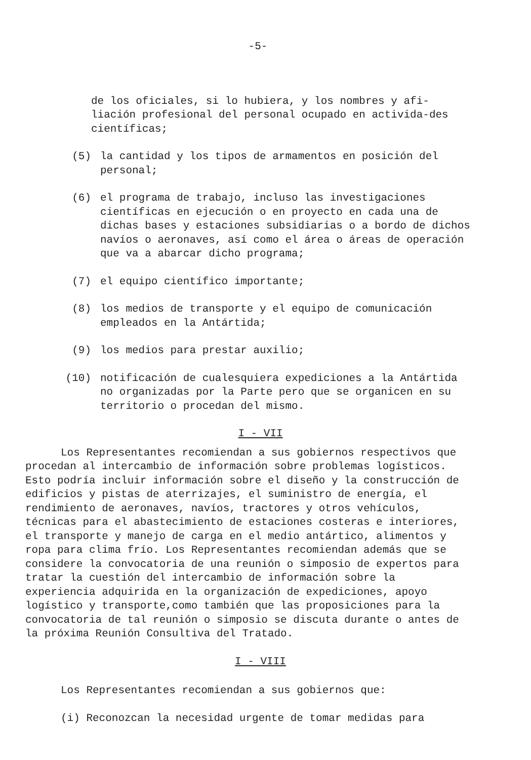-5-
de los oficiales, si lo hubiera, y los nombres y afi-liación profesional del personal ocupado en activida-des científicas;
(5) la cantidad y los tipos de armamentos en posición del personal;
(6) el programa de trabajo, incluso las investigaciones científicas en ejecución o en proyecto en cada una de dichas bases y estaciones subsidiarias o a bordo de dichos navíos o aeronaves, así como el área o áreas de operación que va a abarcar dicho programa;
(7) el equipo científico importante;
(8) los medios de transporte y el equipo de comunicación empleados en la Antártida;
(9) los medios para prestar auxilio;
(10) notificación de cualesquiera expediciones a la Antártida no organizadas por la Parte pero que se organicen en su territorio o procedan del mismo.
I - VII
Los Representantes recomiendan a sus gobiernos respectivos que procedan al intercambio de información sobre problemas logísticos. Esto podría incluir información sobre el diseño y la construcción de edificios y pistas de aterrizajes, el suministro de energía, el rendimiento de aeronaves, navíos, tractores y otros vehículos, técnicas para el abastecimiento de estaciones costeras e interiores, el transporte y manejo de carga en el medio antártico, alimentos y ropa para clima frío. Los Representantes recomiendan además que se considere la convocatoria de una reunión o simposio de expertos para tratar la cuestión del intercambio de información sobre la experiencia adquirida en la organización de expediciones, apoyo logístico y transporte,como también que las proposiciones para la convocatoria de tal reunión o simposio se discuta durante o antes de la próxima Reunión Consultiva del Tratado.
I - VIII
Los Representantes recomiendan a sus gobiernos que:
(i) Reconozcan la necesidad urgente de tomar medidas para